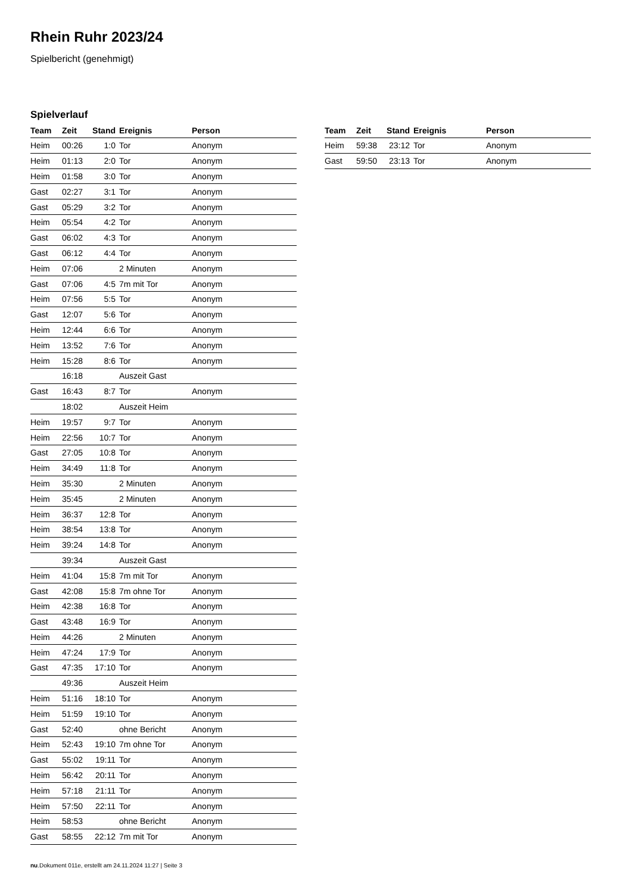Rhein Ruhr 2023/24
Spielbericht (genehmigt)
Spielverlauf
| Team | Zeit | Stand | Ereignis | Person |
| --- | --- | --- | --- | --- |
| Heim | 00:26 | 1:0 | Tor | Anonym |
| Heim | 01:13 | 2:0 | Tor | Anonym |
| Heim | 01:58 | 3:0 | Tor | Anonym |
| Gast | 02:27 | 3:1 | Tor | Anonym |
| Gast | 05:29 | 3:2 | Tor | Anonym |
| Heim | 05:54 | 4:2 | Tor | Anonym |
| Gast | 06:02 | 4:3 | Tor | Anonym |
| Gast | 06:12 | 4:4 | Tor | Anonym |
| Heim | 07:06 | | 2 Minuten | Anonym |
| Gast | 07:06 | 4:5 | 7m mit Tor | Anonym |
| Heim | 07:56 | 5:5 | Tor | Anonym |
| Gast | 12:07 | 5:6 | Tor | Anonym |
| Heim | 12:44 | 6:6 | Tor | Anonym |
| Heim | 13:52 | 7:6 | Tor | Anonym |
| Heim | 15:28 | 8:6 | Tor | Anonym |
| | 16:18 | | Auszeit Gast | |
| Gast | 16:43 | 8:7 | Tor | Anonym |
| | 18:02 | | Auszeit Heim | |
| Heim | 19:57 | 9:7 | Tor | Anonym |
| Heim | 22:56 | 10:7 | Tor | Anonym |
| Gast | 27:05 | 10:8 | Tor | Anonym |
| Heim | 34:49 | 11:8 | Tor | Anonym |
| Heim | 35:30 | | 2 Minuten | Anonym |
| Heim | 35:45 | | 2 Minuten | Anonym |
| Heim | 36:37 | 12:8 | Tor | Anonym |
| Heim | 38:54 | 13:8 | Tor | Anonym |
| Heim | 39:24 | 14:8 | Tor | Anonym |
| | 39:34 | | Auszeit Gast | |
| Heim | 41:04 | 15:8 | 7m mit Tor | Anonym |
| Gast | 42:08 | 15:8 | 7m ohne Tor | Anonym |
| Heim | 42:38 | 16:8 | Tor | Anonym |
| Gast | 43:48 | 16:9 | Tor | Anonym |
| Heim | 44:26 | | 2 Minuten | Anonym |
| Heim | 47:24 | 17:9 | Tor | Anonym |
| Gast | 47:35 | 17:10 | Tor | Anonym |
| | 49:36 | | Auszeit Heim | |
| Heim | 51:16 | 18:10 | Tor | Anonym |
| Heim | 51:59 | 19:10 | Tor | Anonym |
| Gast | 52:40 | | ohne Bericht | Anonym |
| Heim | 52:43 | 19:10 | 7m ohne Tor | Anonym |
| Gast | 55:02 | 19:11 | Tor | Anonym |
| Heim | 56:42 | 20:11 | Tor | Anonym |
| Heim | 57:18 | 21:11 | Tor | Anonym |
| Heim | 57:50 | 22:11 | Tor | Anonym |
| Heim | 58:53 | | ohne Bericht | Anonym |
| Gast | 58:55 | 22:12 | 7m mit Tor | Anonym |
| Team | Zeit | Stand | Ereignis | Person |
| --- | --- | --- | --- | --- |
| Heim | 59:38 | 23:12 | Tor | Anonym |
| Gast | 59:50 | 23:13 | Tor | Anonym |
nu.Dokument 011e, erstellt am 24.11.2024 11:27 | Seite 3